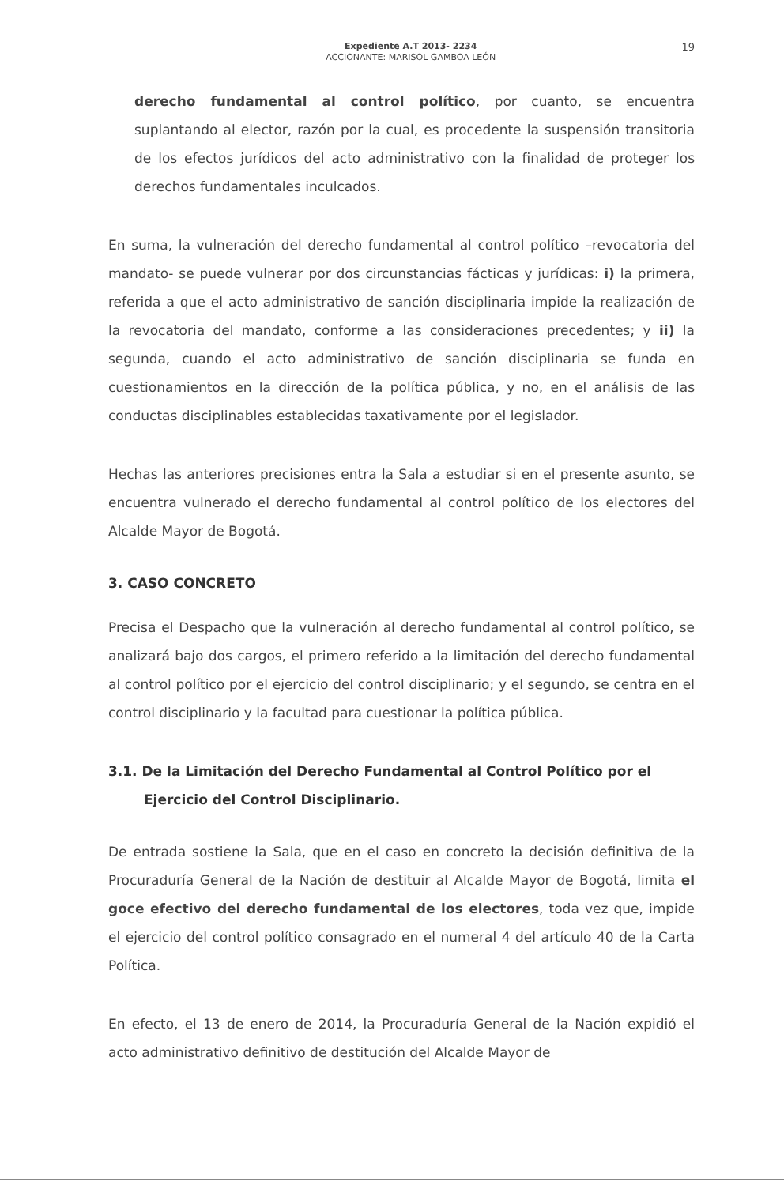Expediente A.T 2013- 2234
ACCIONANTE: MARISOL GAMBOA LEÓN
19
derecho fundamental al control político, por cuanto, se encuentra suplantando al elector, razón por la cual, es procedente la suspensión transitoria de los efectos jurídicos del acto administrativo con la finalidad de proteger los derechos fundamentales inculcados.
En suma, la vulneración del derecho fundamental al control político –revocatoria del mandato- se puede vulnerar por dos circunstancias fácticas y jurídicas: i) la primera, referida a que el acto administrativo de sanción disciplinaria impide la realización de la revocatoria del mandato, conforme a las consideraciones precedentes; y ii) la segunda, cuando el acto administrativo de sanción disciplinaria se funda en cuestionamientos en la dirección de la política pública, y no, en el análisis de las conductas disciplinables establecidas taxativamente por el legislador.
Hechas las anteriores precisiones entra la Sala a estudiar si en el presente asunto, se encuentra vulnerado el derecho fundamental al control político de los electores del Alcalde Mayor de Bogotá.
3. CASO CONCRETO
Precisa el Despacho que la vulneración al derecho fundamental al control político, se analizará bajo dos cargos, el primero referido a la limitación del derecho fundamental al control político por el ejercicio del control disciplinario; y el segundo, se centra en el control disciplinario y la facultad para cuestionar la política pública.
3.1. De la Limitación del Derecho Fundamental al Control Político por el Ejercicio del Control Disciplinario.
De entrada sostiene la Sala, que en el caso en concreto la decisión definitiva de la Procuraduría General de la Nación de destituir al Alcalde Mayor de Bogotá, limita el goce efectivo del derecho fundamental de los electores, toda vez que, impide el ejercicio del control político consagrado en el numeral 4 del artículo 40 de la Carta Política.
En efecto, el 13 de enero de 2014, la Procuraduría General de la Nación expidió el acto administrativo definitivo de destitución del Alcalde Mayor de